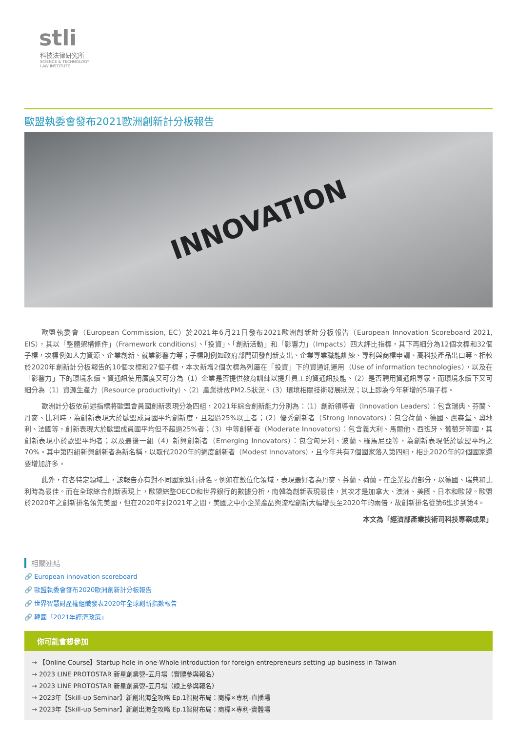stli
科技法律研究所
SCIENCE & TECHNOLOGY
LAW INSTITUTE
歐盟執委會發布2021歐洲創新計分板報告
INNOVATION
歐盟執委會（European Commission, EC）於2021年6月21日發布2021歐洲創新計分板報告（European Innovation Scoreboard 2021, EIS），其以「整體架構條件」（Framework conditions）、「投資」、「創新活動」和「影響力」（Impacts）四大評比指標，其下再細分為12個次標和32個子標，次標例如人力資源、企業創新、就業影響力等；子標則例如政府部門研發創新支出、企業專業職能訓練、專利與商標申請、高科技產品出口等。相較於2020年創新計分板報告的10個次標和27個子標，本次新增2個次標為列屬在「投資」下的資通訊運用（Use of information technologies），以及在「影響力」下的環境永續。資通訊使用廣度又可分為（1）企業是否提供教育訓練以提升員工的資通訊技能、（2）是否聘用資通訊專家。而環境永續下又可細分為（1）資源生產力（Resource productivity）、（2）產業排放PM2.5狀況、（3）環境相關技術發展狀況；以上即為今年新增的5項子標。
歐洲計分板依前述指標將歐盟會員國創新表現分為四組，2021年綜合創新能力分別為：（1）創新領導者（Innovation Leaders）：包含瑞典、芬蘭、丹麥、比利時，為創新表現大於歐盟成員國平均創新度，且超過25%以上者；（2）優秀創新者（Strong Innovators）：包含荷蘭、德國、盧森堡、奧地利、法國等，創新表現大於歐盟成員國平均但不超過25%者；（3）中等創新者（Moderate Innovators）：包含義大利、馬爾他、西班牙、葡萄牙等國，其創新表現小於歐盟平均者；以及最後一組（4）新興創新者（Emerging Innovators）：包含匈牙利、波蘭、羅馬尼亞等，為創新表現低於歐盟平均之70%。其中第四組新興創新者為新名稱，以取代2020年的適度創新者（Modest Innovators），且今年共有7個國家落入第四組，相比2020年的2個國家還要增加許多。
此外，在各特定領域上，該報告亦有對不同國家進行排名。例如在數位化領域，表現最好者為丹麥、芬蘭、荷蘭。在企業投資部分，以德國、瑞典和比利時為最佳。而在全球綜合創新表現上，歐盟綜整OECD和世界銀行的數據分析，南韓為創新表現最佳，其次才是加拿大、澳洲、美國、日本和歐盟。歐盟於2020年之創新排名領先美國，但在2020年到2021年之間，美國之中小企業產品與流程創新大幅增長至2020年的兩倍，故創新排名從第6進步到第4。
本文為「經濟部產業技術司科技專案成果」
相關連結
🔗 European innovation scoreboard
🔗 歐盟執委會發布2020歐洲創新計分板報告
🔗 世界智慧財產權組織發表2020年全球創新指數報告
🔗 韓國「2021年經濟政策」
你可能會想參加
→ 【Online Course】Startup hole in one-Whole introduction for foreign entrepreneurs setting up business in Taiwan
→ 2023 LINE PROTOSTAR 新星創業營–五月場（實體參與報名）
→ 2023 LINE PROTOSTAR 新星創業營–五月場（線上參與報名）
→ 2023年【Skill-up Seminar】新創出海全攻略 Ep.1智財布局：商標×專利-直播場
→ 2023年【Skill-up Seminar】新創出海全攻略 Ep.1智財布局：商標×專利-實體場